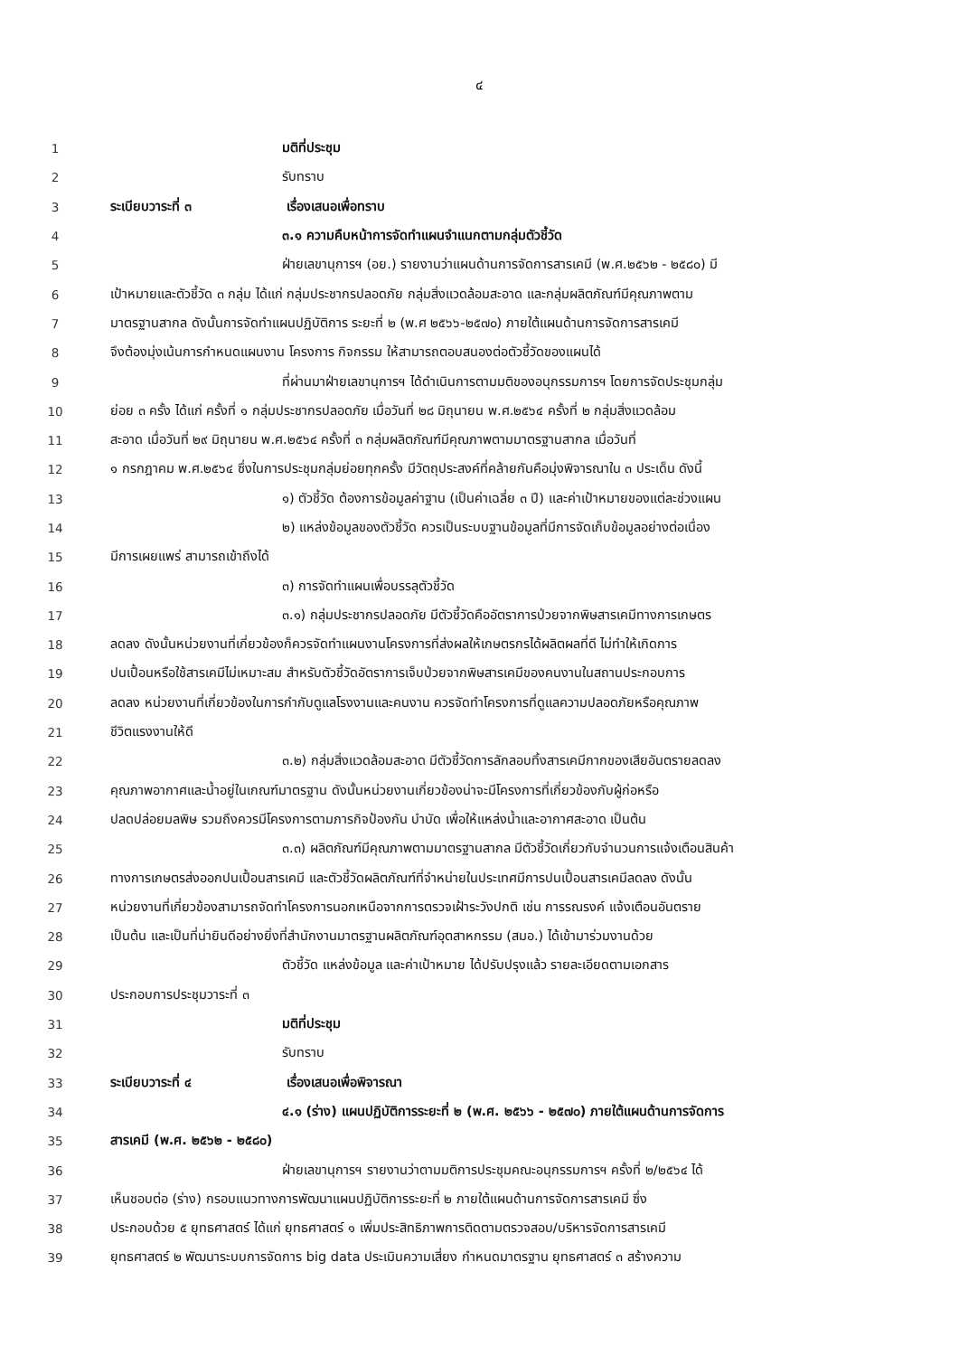๔
1 มติที่ประชุม
2 รับทราบ
3 ระเบียบวาระที่ ๓ เรื่องเสนอเพื่อทราบ
4 ๓.๑ ความคืบหน้าการจัดทำแผนจำแนกตามกลุ่มตัวชี้วัด
5 ฝ่ายเลขานุการฯ (อย.) รายงานว่าแผนด้านการจัดการสารเคมี (พ.ศ.๒๕๖๒ - ๒๕๘๐) มี
6 เป้าหมายและตัวชี้วัด ๓ กลุ่ม ได้แก่ กลุ่มประชากรปลอดภัย กลุ่มสิ่งแวดล้อมสะอาด และกลุ่มผลิตภัณฑ์มีคุณภาพตาม
7 มาตรฐานสากล ดังนั้นการจัดทำแผนปฏิบัติการ ระยะที่ ๒ (พ.ศ ๒๕๖๖-๒๕๗๐) ภายใต้แผนด้านการจัดการสารเคมี
8 จึงต้องมุ่งเน้นการกำหนดแผนงาน โครงการ กิจกรรม ให้สามารถตอบสนองต่อตัวชี้วัดของแผนได้
9 ที่ผ่านมาฝ่ายเลขานุการฯ ได้ดำเนินการตามมติของอนุกรรมการฯ โดยการจัดประชุมกลุ่ม
10 ย่อย ๓ ครั้ง ได้แก่ ครั้งที่ ๑ กลุ่มประชากรปลอดภัย เมื่อวันที่ ๒๘ มิถุนายน พ.ศ.๒๕๖๔ ครั้งที่ ๒ กลุ่มสิ่งแวดล้อม
11 สะอาด เมื่อวันที่ ๒๙ มิถุนายน พ.ศ.๒๕๖๔ ครั้งที่ ๓ กลุ่มผลิตภัณฑ์มีคุณภาพตามมาตรฐานสากล เมื่อวันที่
12 ๑ กรกฎาคม พ.ศ.๒๕๖๔ ซึ่งในการประชุมกลุ่มย่อยทุกครั้ง มีวัตถุประสงค์ที่คล้ายกันคือมุ่งพิจารณาใน ๓ ประเด็น ดังนี้
13 ๑) ตัวชี้วัด ต้องการข้อมูลค่าฐาน (เป็นค่าเฉลี่ย ๓ ปี) และค่าเป้าหมายของแต่ละช่วงแผน
14 ๒) แหล่งข้อมูลของตัวชี้วัด ควรเป็นระบบฐานข้อมูลที่มีการจัดเก็บข้อมูลอย่างต่อเนื่อง
15 มีการเผยแพร่ สามารถเข้าถึงได้
16 ๓) การจัดทำแผนเพื่อบรรลุตัวชี้วัด
17 ๓.๑) กลุ่มประชากรปลอดภัย มีตัวชี้วัดคืออัตราการป่วยจากพิษสารเคมีทางการเกษตร
18 ลดลง ดังนั้นหน่วยงานที่เกี่ยวข้องก็ควรจัดทำแผนงานโครงการที่ส่งผลให้เกษตรกรได้ผลิตผลที่ดี ไม่ทำให้เกิดการ
19 ปนเปื้อนหรือใช้สารเคมีไม่เหมาะสม สำหรับตัวชี้วัดอัตราการเจ็บป่วยจากพิษสารเคมีของคนงานในสถานประกอบการ
20 ลดลง หน่วยงานที่เกี่ยวข้องในการกำกับดูแลโรงงานและคนงาน ควรจัดทำโครงการที่ดูแลความปลอดภัยหรือคุณภาพ
21 ชีวิตแรงงานให้ดี
22 ๓.๒) กลุ่มสิ่งแวดล้อมสะอาด มีตัวชี้วัดการลักลอบทิ้งสารเคมีกากของเสียอันตรายลดลง
23 คุณภาพอากาศและน้ำอยู่ในเกณฑ์มาตรฐาน ดังนั้นหน่วยงานเกี่ยวข้องน่าจะมีโครงการที่เกี่ยวข้องกับผู้ก่อหรือ
24 ปลดปล่อยมลพิษ รวมถึงควรมีโครงการตามภารกิจป้องกัน บำบัด เพื่อให้แหล่งน้ำและอากาศสะอาด เป็นต้น
25 ๓.๓) ผลิตภัณฑ์มีคุณภาพตามมาตรฐานสากล มีตัวชี้วัดเกี่ยวกับจำนวนการแจ้งเตือนสินค้า
26 ทางการเกษตรส่งออกปนเปื้อนสารเคมี และตัวชี้วัดผลิตภัณฑ์ที่จำหน่ายในประเทศมีการปนเปื้อนสารเคมีลดลง ดังนั้น
27 หน่วยงานที่เกี่ยวข้องสามารถจัดทำโครงการนอกเหนือจากการตรวจเฝ้าระวังปกติ เช่น การรณรงค์ แจ้งเตือนอันตราย
28 เป็นต้น และเป็นที่น่ายินดีอย่างยิ่งที่สำนักงานมาตรฐานผลิตภัณฑ์อุตสาหกรรม (สมอ.) ได้เข้ามาร่วมงานด้วย
29 ตัวชี้วัด แหล่งข้อมูล และค่าเป้าหมาย ได้ปรับปรุงแล้ว รายละเอียดตามเอกสาร
30 ประกอบการประชุมวาระที่ ๓
31 มติที่ประชุม
32 รับทราบ
33 ระเบียบวาระที่ ๔ เรื่องเสนอเพื่อพิจารณา
34 ๔.๑ (ร่าง) แผนปฏิบัติการระยะที่ ๒ (พ.ศ. ๒๕๖๖ - ๒๕๗๐) ภายใต้แผนด้านการจัดการ
35 สารเคมี (พ.ศ. ๒๕๖๒ - ๒๕๘๐)
36 ฝ่ายเลขานุการฯ รายงานว่าตามมติการประชุมคณะอนุกรรมการฯ ครั้งที่ ๒/๒๕๖๔ ได้
37 เห็นชอบต่อ (ร่าง) กรอบแนวทางการพัฒนาแผนปฏิบัติการระยะที่ ๒ ภายใต้แผนด้านการจัดการสารเคมี ซึ่ง
38 ประกอบด้วย ๕ ยุทธศาสตร์ ได้แก่ ยุทธศาสตร์ ๑ เพิ่มประสิทธิภาพการติดตามตรวจสอบ/บริหารจัดการสารเคมี
39 ยุทธศาสตร์ ๒ พัฒนาระบบการจัดการ big data ประเมินความเสี่ยง กำหนดมาตรฐาน ยุทธศาสตร์ ๓ สร้างความ